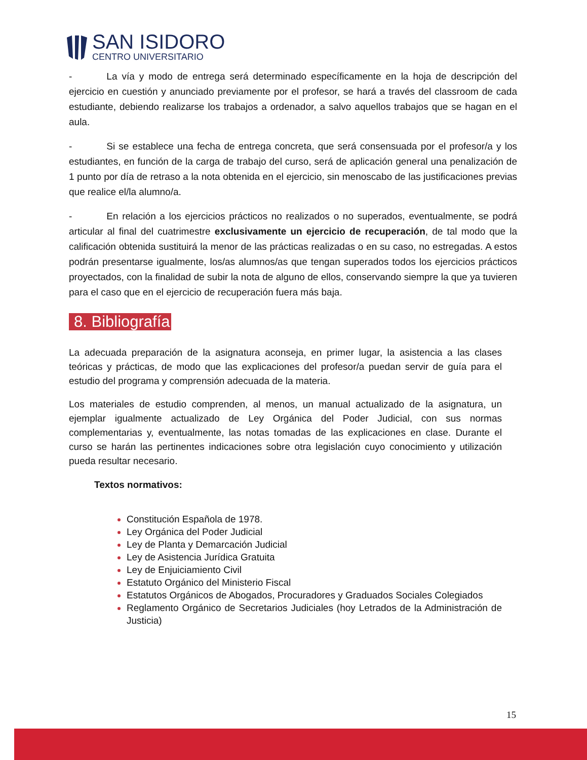SAN ISIDORO
CENTRO UNIVERSITARIO
- La vía y modo de entrega será determinado específicamente en la hoja de descripción del ejercicio en cuestión y anunciado previamente por el profesor, se hará a través del classroom de cada estudiante, debiendo realizarse los trabajos a ordenador, a salvo aquellos trabajos que se hagan en el aula.
- Si se establece una fecha de entrega concreta, que será consensuada por el profesor/a y los estudiantes, en función de la carga de trabajo del curso, será de aplicación general una penalización de 1 punto por día de retraso a la nota obtenida en el ejercicio, sin menoscabo de las justificaciones previas que realice el/la alumno/a.
- En relación a los ejercicios prácticos no realizados o no superados, eventualmente, se podrá articular al final del cuatrimestre exclusivamente un ejercicio de recuperación, de tal modo que la calificación obtenida sustituirá la menor de las prácticas realizadas o en su caso, no estregadas. A estos podrán presentarse igualmente, los/as alumnos/as que tengan superados todos los ejercicios prácticos proyectados, con la finalidad de subir la nota de alguno de ellos, conservando siempre la que ya tuvieren para el caso que en el ejercicio de recuperación fuera más baja.
8. Bibliografía
La adecuada preparación de la asignatura aconseja, en primer lugar, la asistencia a las clases teóricas y prácticas, de modo que las explicaciones del profesor/a puedan servir de guía para el estudio del programa y comprensión adecuada de la materia.
Los materiales de estudio comprenden, al menos, un manual actualizado de la asignatura, un ejemplar igualmente actualizado de Ley Orgánica del Poder Judicial, con sus normas complementarias y, eventualmente, las notas tomadas de las explicaciones en clase. Durante el curso se harán las pertinentes indicaciones sobre otra legislación cuyo conocimiento y utilización pueda resultar necesario.
Textos normativos:
Constitución Española de 1978.
Ley Orgánica del Poder Judicial
Ley de Planta y Demarcación Judicial
Ley de Asistencia Jurídica Gratuita
Ley de Enjuiciamiento Civil
Estatuto Orgánico del Ministerio Fiscal
Estatutos Orgánicos de Abogados, Procuradores y Graduados Sociales Colegiados
Reglamento Orgánico de Secretarios Judiciales (hoy Letrados de la Administración de Justicia)
15